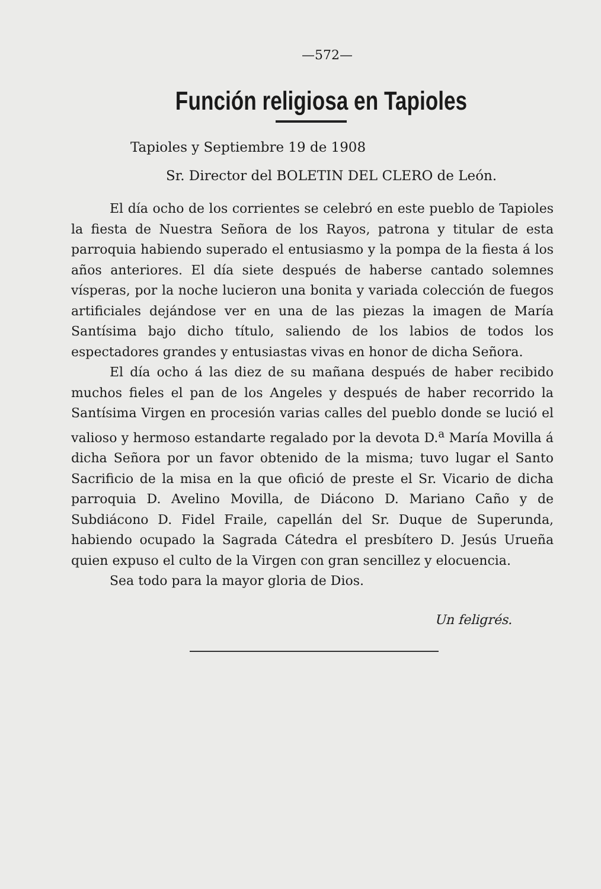—572—
Función religiosa en Tapioles
Tapioles y Septiembre 19 de 1908
Sr. Director del BOLETIN DEL CLERO de León.
El día ocho de los corrientes se celebró en este pueblo de Tapioles la fiesta de Nuestra Señora de los Rayos, patrona y titular de esta parroquia habiendo superado el entusiasmo y la pompa de la fiesta á los años anteriores. El día siete después de haberse cantado solemnes vísperas, por la noche lucieron una bonita y variada colección de fuegos artificiales dejándose ver en una de las piezas la imagen de María Santísima bajo dicho título, saliendo de los labios de todos los espectadores grandes y entusiastas vivas en honor de dicha Señora.
El día ocho á las diez de su mañana después de haber recibido muchos fieles el pan de los Angeles y después de haber recorrido la Santísima Virgen en procesión varias calles del pueblo donde se lució el valioso y hermoso estandarte regalado por la devota D.<sup>a</sup> María Movilla á dicha Señora por un favor obtenido de la misma; tuvo lugar el Santo Sacrificio de la misa en la que ofició de preste el Sr. Vicario de dicha parroquia D. Avelino Movilla, de Diácono D. Mariano Caño y de Subdiácono D. Fidel Fraile, capellán del Sr. Duque de Superunda, habiendo ocupado la Sagrada Cátedra el presbítero D. Jesús Urueña quien expuso el culto de la Virgen con gran sencillez y elocuencia.
Sea todo para la mayor gloria de Dios.
Un feligrés.